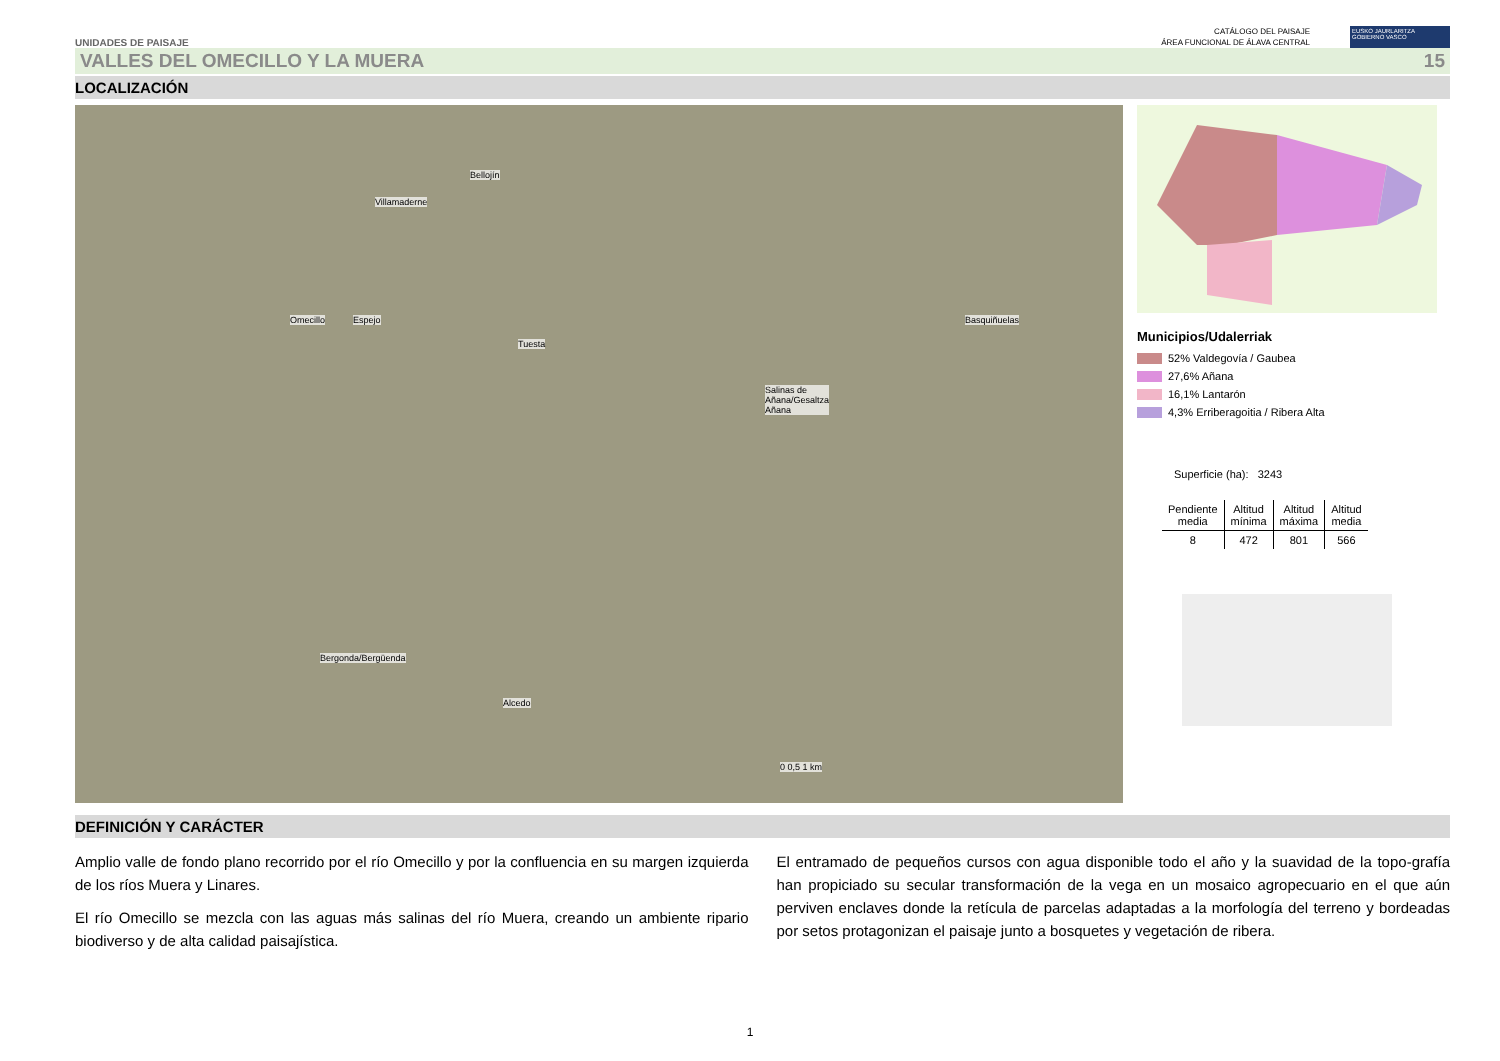UNIDADES DE PAISAJE
CATÁLOGO DEL PAISAJE
ÁREA FUNCIONAL DE ÁLAVA CENTRAL
EUSKO JAURLARITZA
GOBIERNO VASCO
VALLES DEL OMECILLO Y LA MUERA 15
LOCALIZACIÓN
Bellojín
Villamaderne
Omecillo Espejo
Tuesta
Basquiñuelas
Salinas de
Añana/Gesaltza
Añana
Bergonda/Bergüenda
Alcedo
0 0,5 1 km
Municipios/Udalerriak
52% Valdegovía / Gaubea
27,6% Añana
16,1% Lantarón
4,3% Erriberagoitia / Ribera Alta
Superficie (ha): 3243
| Pendiente media | Altitud mínima | Altitud máxima | Altitud media |
| --- | --- | --- | --- |
| 8 | 472 | 801 | 566 |
DEFINICIÓN Y CARÁCTER
Amplio valle de fondo plano recorrido por el río Omecillo y por la confluencia en su margen izquierda de los ríos Muera y Linares.
El río Omecillo se mezcla con las aguas más salinas del río Muera, creando un ambiente ripario biodiverso y de alta calidad paisajística.
El entramado de pequeños cursos con agua disponible todo el año y la suavidad de la topo-grafía han propiciado su secular transformación de la vega en un mosaico agropecuario en el que aún perviven enclaves donde la retícula de parcelas adaptadas a la morfología del terreno y bordeadas por setos protagonizan el paisaje junto a bosquetes y vegetación de ribera.
1